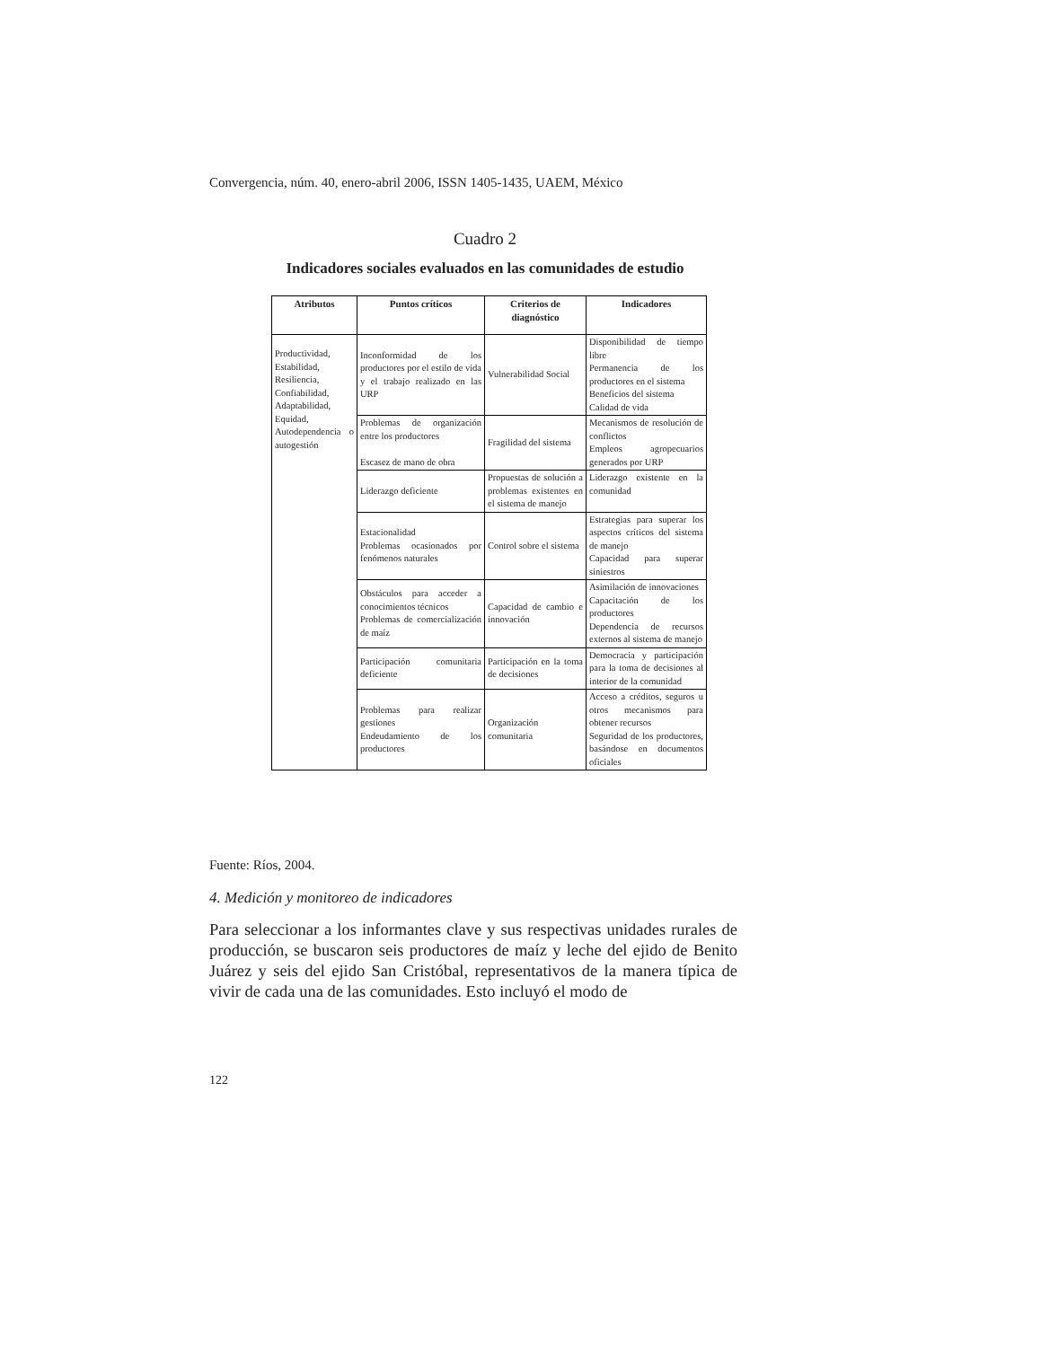Convergencia, núm. 40, enero-abril 2006, ISSN 1405-1435, UAEM, México
Cuadro 2
Indicadores sociales evaluados en las comunidades de estudio
| Atributos | Puntos críticos | Criterios de diagnóstico | Indicadores |
| --- | --- | --- | --- |
| Productividad, Estabilidad, Resiliencia, Confiabilidad, Adaptabilidad, Equidad, Autodependencia o autogestión | Inconformidad de los productores por el estilo de vida y el trabajo realizado en las URP | Vulnerabilidad Social | Disponibilidad de tiempo libre Permanencia de los productores en el sistema Beneficios del sistema Calidad de vida |
| | Problemas de organización entre los productores Escasez de mano de obra | Fragilidad del sistema | Mecanismos de resolución de conflictos Empleos agropecuarios generados por URP |
| | Liderazgo deficiente | Propuestas de solución a problemas existentes en el sistema de manejo | Liderazgo existente en la comunidad |
| | Estacionalidad Problemas ocasionados por fenómenos naturales | Control sobre el sistema | Estrategias para superar los aspectos críticos del sistema de manejo Capacidad para superar siniestros |
| | Obstáculos para acceder a conocimientos técnicos Problemas de comercialización de maíz | Capacidad de cambio e innovación | Asimilación de innovaciones Capacitación de los productores Dependencia de recursos externos al sistema de manejo |
| | Participación comunitaria deficiente | Participación en la toma de decisiones | Democracia y participación para la toma de decisiones al interior de la comunidad |
| | Problemas para realizar gestiones Endeudamiento de los productores | Organización comunitaria | Acceso a créditos, seguros u otros mecanismos para obtener recursos Seguridad de los productores, basándose en documentos oficiales |
Fuente: Ríos, 2004.
4. Medición y monitoreo de indicadores
Para seleccionar a los informantes clave y sus respectivas unidades rurales de producción, se buscaron seis productores de maíz y leche del ejido de Benito Juárez y seis del ejido San Cristóbal, representativos de la manera típica de vivir de cada una de las comunidades. Esto incluyó el modo de
122